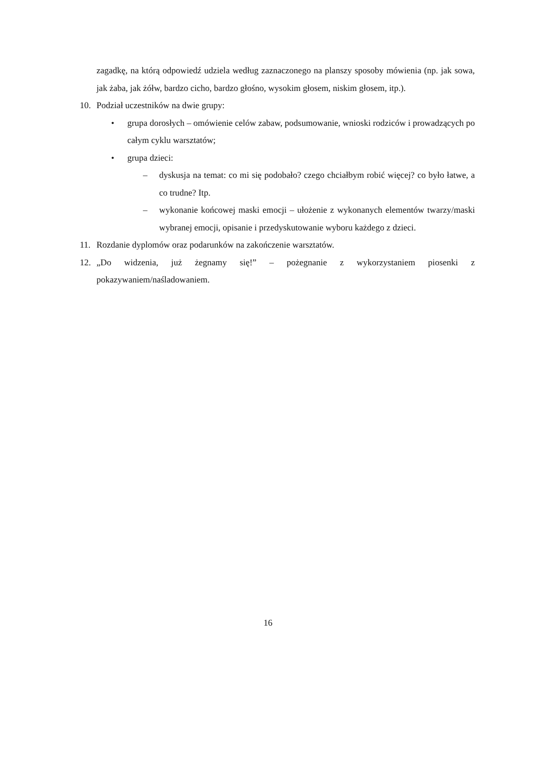zagadkę, na którą odpowiedź udziela według zaznaczonego na planszy sposoby mówienia (np. jak sowa, jak żaba, jak żółw, bardzo cicho, bardzo głośno, wysokim głosem, niskim głosem, itp.).
10. Podział uczestników na dwie grupy:
• grupa dorosłych – omówienie celów zabaw, podsumowanie, wnioski rodziców i prowadzących po całym cyklu warsztatów;
• grupa dzieci:
– dyskusja na temat: co mi się podobało? czego chciałbym robić więcej? co było łatwe, a co trudne? Itp.
– wykonanie końcowej maski emocji – ułożenie z wykonanych elementów twarzy/maski wybranej emocji, opisanie i przedyskutowanie wyboru każdego z dzieci.
11. Rozdanie dyplomów oraz podarunków na zakończenie warsztatów.
12. „Do widzenia, już żegnamy się!” – pożegnanie z wykorzystaniem piosenki z pokazywaniem/naśladowaniem.
16